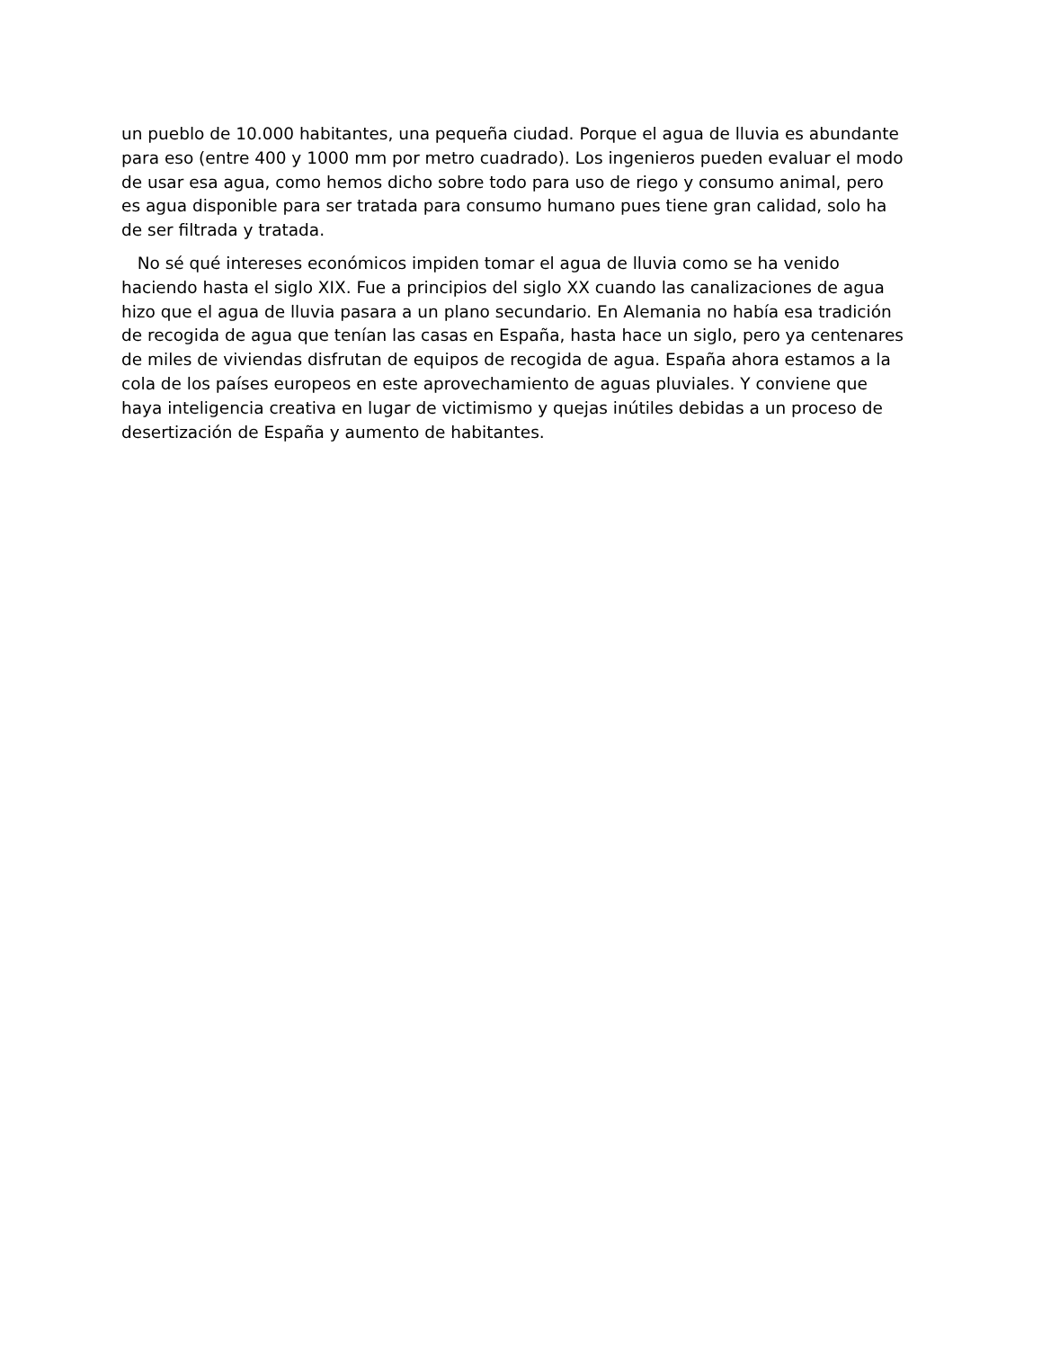un pueblo de 10.000 habitantes, una pequeña ciudad. Porque el agua de lluvia es abundante para eso (entre 400 y 1000 mm por metro cuadrado). Los ingenieros pueden evaluar el modo de usar esa agua, como hemos dicho sobre todo para uso de riego y consumo animal, pero es agua disponible para ser tratada para consumo humano pues tiene gran calidad, solo ha de ser filtrada y tratada.
No sé qué intereses económicos impiden tomar el agua de lluvia como se ha venido haciendo hasta el siglo XIX. Fue a principios del siglo XX cuando las canalizaciones de agua hizo que el agua de lluvia pasara a un plano secundario. En Alemania no había esa tradición de recogida de agua que tenían las casas en España, hasta hace un siglo, pero ya centenares de miles de viviendas disfrutan de equipos de recogida de agua. España ahora estamos a la cola de los países europeos en este aprovechamiento de aguas pluviales. Y conviene que haya inteligencia creativa en lugar de victimismo y quejas inútiles debidas a un proceso de desertización de España y aumento de habitantes.